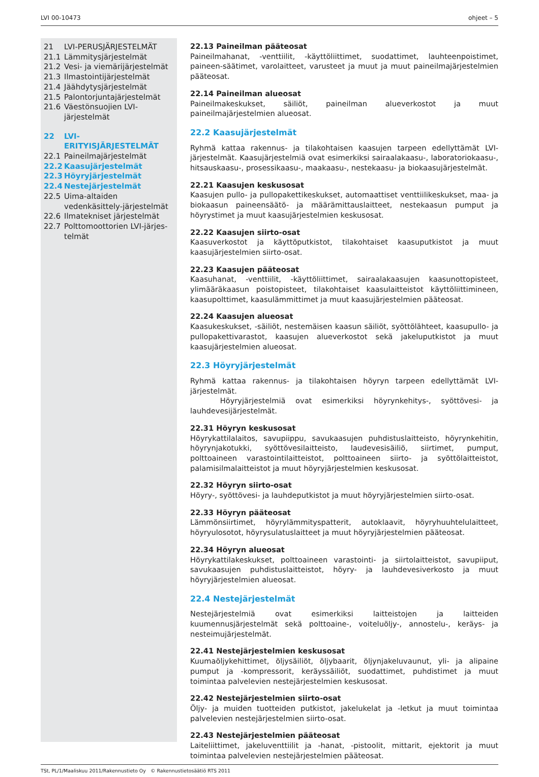LVI 00-10473 ohjeet – 5
21 LVI-PERUSJÄRJESTELMÄT
21.1 Lämmitysjärjestelmät
21.2 Vesi- ja viemärijärjestelmät
21.3 Ilmastointijärjestelmät
21.4 Jäähdytysjärjestelmät
21.5 Palontorjuntajärjestelmät
21.6 Väestönsuojien LVI-järjestelmät
22 LVI-ERITYISJÄRJESTELMÄT
22.1 Paineilmajärjestelmät
22.2 Kaasujärjestelmät
22.3 Höyryjärjestelmät
22.4 Nestejärjestelmät
22.5 Uima-altaiden vedenkäsittely-järjestelmät
22.6 Ilmatekniset järjestelmät
22.7 Polttomoottorien LVI-järjes-telmät
22.13 Paineilman pääteosat
Paineilmahanat, -venttiilit, -käyttöliittimet, suodattimet, lauhteenpoistimet, paineen-säätimet, varolaitteet, varusteet ja muut ja muut paineilmajärjestelmien pääteosat.
22.14 Paineilman alueosat
Paineilmakeskukset, säiliöt, paineilman alueverkostot ja muut paineilmajärjestelmien alueosat.
22.2 Kaasujärjestelmät
Ryhmä kattaa rakennus- ja tilakohtaisen kaasujen tarpeen edellyttämät LVI-järjestelmät. Kaasujärjestelmiä ovat esimerkiksi sairaalakaasu-, laboratoriokaasu-, hitsauskaasu-, prosessikaasu-, maakaasu-, nestekaasu- ja biokaasujärjestelmät.
22.21 Kaasujen keskusosat
Kaasujen pullo- ja pullopakettikeskukset, automaattiset venttiilikeskukset, maa- ja biokaasun paineensäätö- ja määrämittauslaitteet, nestekaasun pumput ja höyrystimet ja muut kaasujärjestelmien keskusosat.
22.22 Kaasujen siirto-osat
Kaasuverkostot ja käyttöputkistot, tilakohtaiset kaasuputkistot ja muut kaasujärjestelmien siirto-osat.
22.23 Kaasujen pääteosat
Kaasuhanat, -venttiilit, -käyttöliittimet, sairaalakaasujen kaasunottopisteet, ylimääräkaasun poistopisteet, tilakohtaiset kaasulaitteistot käyttöliittimineen, kaasupolttimet, kaasulämmittimet ja muut kaasujärjestelmien pääteosat.
22.24 Kaasujen alueosat
Kaasukeskukset, -säiliöt, nestemäisen kaasun säiliöt, syöttölähteet, kaasupullo- ja pullopakettivarastot, kaasujen alueverkostot sekä jakeluputkistot ja muut kaasujärjestelmien alueosat.
22.3 Höyryjärjestelmät
Ryhmä kattaa rakennus- ja tilakohtaisen höyryn tarpeen edellyttämät LVI-järjestelmät.
Höyryjärjestelmiä ovat esimerkiksi höyrynkehitys-, syöttövesi- ja lauhdevesijärjestelmät.
22.31 Höyryn keskusosat
Höyrykattilalaitos, savupiippu, savukaasujen puhdistuslaitteisto, höyrynkehitin, höyrynjakotukki, syöttövesilaitteisto, laudevesisäiliö, siirtimet, pumput, polttoaineen varastointilaitteistot, polttoaineen siirto- ja syöttölaitteistot, palamisilmalaitteistot ja muut höyryjärjestelmien keskusosat.
22.32 Höyryn siirto-osat
Höyry-, syöttövesi- ja lauhdeputkistot ja muut höyryjärjestelmien siirto-osat.
22.33 Höyryn pääteosat
Lämmönsiirtimet, höyrylämmityspatterit, autoklaavit, höyryhuuhtelulaitteet, höyryulosotot, höyrysulatuslaitteet ja muut höyryjärjestelmien pääteosat.
22.34 Höyryn alueosat
Höyrykattilakeskukset, polttoaineen varastointi- ja siirtolaitteistot, savupiiput, savukaasujen puhdistuslaitteistot, höyry- ja lauhdevesiverkosto ja muut höyryjärjestelmien alueosat.
22.4 Nestejärjestelmät
Nestejärjestelmiä ovat esimerkiksi laitteistojen ja laitteiden kuumennusjärjestelmät sekä polttoaine-, voiteluöljy-, annostelu-, keräys- ja nesteimujärjestelmät.
22.41 Nestejärjestelmien keskusosat
Kuumaöljykehittimet, öljysäiliöt, öljybaarit, öljynjakeluvaunut, yli- ja alipaine pumput ja -kompressorit, keräyssäiliöt, suodattimet, puhdistimet ja muut toimintaa palvelevien nestejärjestelmien keskusosat.
22.42 Nestejärjestelmien siirto-osat
Öljy- ja muiden tuotteiden putkistot, jakelukelat ja -letkut ja muut toimintaa palvelevien nestejärjestelmien siirto-osat.
22.43 Nestejärjestelmien pääteosat
Laiteliittimet, jakeluventtiilit ja -hanat, -pistoolit, mittarit, ejektorit ja muut toimintaa palvelevien nestejärjestelmien pääteosat.
TSt, PL/1/Maaliskuu 2011/Rakennustieto Oy © Rakennustietosäätiö RTS 2011